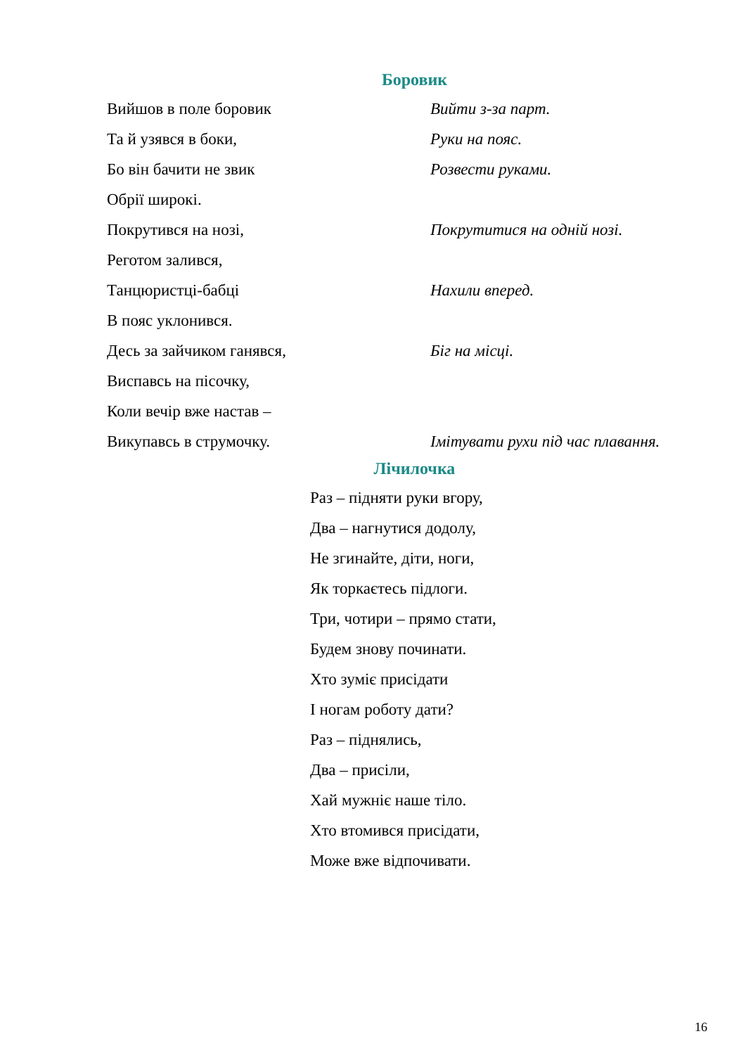Боровик
Вийшов в поле боровик Вийти з-за парт.
Та й узявся в боки, Руки на пояс.
Бо він бачити не звик Розвести руками.
Обрії широкі.
Покрутився на нозі, Покрутитися на одній нозі.
Реготом залився,
Танцюристці-бабці Нахили вперед.
В пояс уклонився.
Десь за зайчиком ганявся, Біг на місці.
Виспавсь на пісочку,
Коли вечір вже настав –
Викупавсь в струмочку. Імітувати рухи під час плавання.
Лічилочка
Раз – підняти руки вгору,
Два – нагнутися додолу,
Не згинайте, діти, ноги,
Як торкаєтесь підлоги.
Три, чотири – прямо стати,
Будем знову починати.
Хто зуміє присідати
І ногам роботу дати?
Раз – піднялись,
Два – присіли,
Хай мужніє наше тіло.
Хто втомився присідати,
Може вже відпочивати.
16